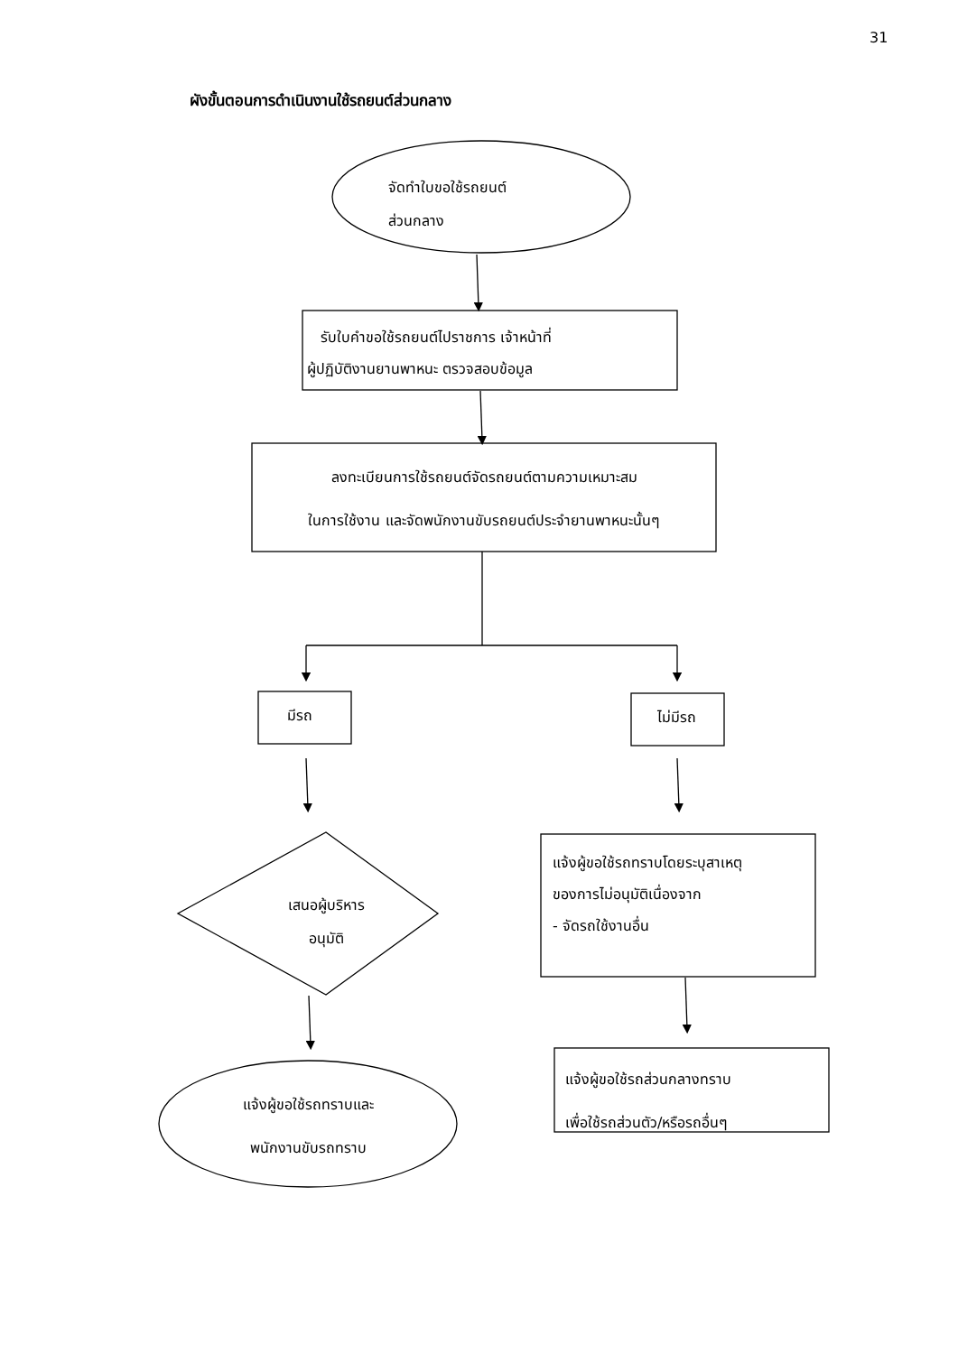31
ผังขั้นตอนการดำเนินงานใช้รถยนต์ส่วนกลาง
จัดทำใบขอใช้รถยนต์
ส่วนกลาง
รับใบคำขอใช้รถยนต์ไปราชการ เจ้าหน้าที่
ผู้ปฏิบัติงานยานพาหนะ ตรวจสอบข้อมูล
ลงทะเบียนการใช้รถยนต์จัดรถยนต์ตามความเหมาะสม
ในการใช้งาน และจัดพนักงานขับรถยนต์ประจำยานพาหนะนั้นๆ
มีรถ ไม่มีรถ
เสนอผู้บริหาร
อนุมัติ
แจ้งผู้ขอใช้รถทราบโดยระบุสาเหตุ
ของการไม่อนุมัติเนื่องจาก
- จัดรถใช้งานอื่น
แจ้งผู้ขอใช้รถส่วนกลางทราบ
เพื่อใช้รถส่วนตัว/หรือรถอื่นๆ
แจ้งผู้ขอใช้รถทราบและ
พนักงานขับรถทราบ